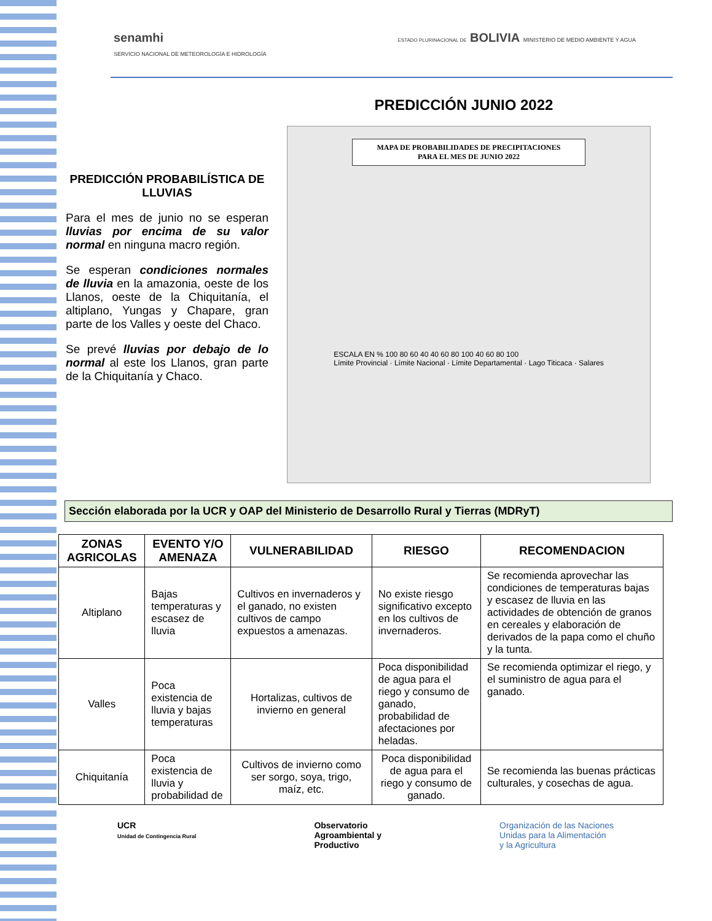senamhi
SERVICIO NACIONAL DE METEOROLOGÍA E HIDROLOGÍA
ESTADO PLURINACIONAL DE BOLIVIA MINISTERIO DE MEDIO AMBIENTE Y AGUA
PREDICCIÓN JUNIO 2022
PREDICCIÓN PROBABILÍSTICA DE LLUVIAS
Para el mes de junio no se esperan lluvias por encima de su valor normal en ninguna macro región.
Se esperan condiciones normales de lluvia en la amazonia, oeste de los Llanos, oeste de la Chiquitanía, el altiplano, Yungas y Chapare, gran parte de los Valles y oeste del Chaco.
Se prevé lluvias por debajo de lo normal al este los Llanos, gran parte de la Chiquitanía y Chaco.
MAPA DE PROBABILIDADES DE PRECIPITACIONES
PARA EL MES DE JUNIO 2022
ESCALA EN % 100 80 60 40 40 60 80 100 40 60 80 100
Límite Provincial · Límite Nacional · Límite Departamental · Lago Titicaca · Salares
Sección elaborada por la UCR y OAP del Ministerio de Desarrollo Rural y Tierras (MDRyT)
| ZONAS AGRICOLAS | EVENTO Y/O AMENAZA | VULNERABILIDAD | RIESGO | RECOMENDACION |
| --- | --- | --- | --- | --- |
| Altiplano | Bajas temperaturas y escasez de lluvia | Cultivos en invernaderos y el ganado, no existen cultivos de campo expuestos a amenazas. | No existe riesgo significativo excepto en los cultivos de invernaderos. | Se recomienda aprovechar las condiciones de temperaturas bajas y escasez de lluvia en las actividades de obtención de granos en cereales y elaboración de derivados de la papa como el chuño y la tunta. |
| Valles | Poca existencia de lluvia y bajas temperaturas | Hortalizas, cultivos de invierno en general | Poca disponibilidad de agua para el riego y consumo de ganado, probabilidad de afectaciones por heladas. | Se recomienda optimizar el riego, y el suministro de agua para el ganado. |
| Chiquitanía | Poca existencia de lluvia y probabilidad de | Cultivos de invierno como ser sorgo, soya, trigo, maíz, etc. | Poca disponibilidad de agua para el riego y consumo de ganado. | Se recomienda las buenas prácticas culturales, y cosechas de agua. |
UCR
Unidad de Contingencia Rural
Observatorio
Agroambiental y
Productivo
Organización de las Naciones
Unidas para la Alimentación
y la Agricultura